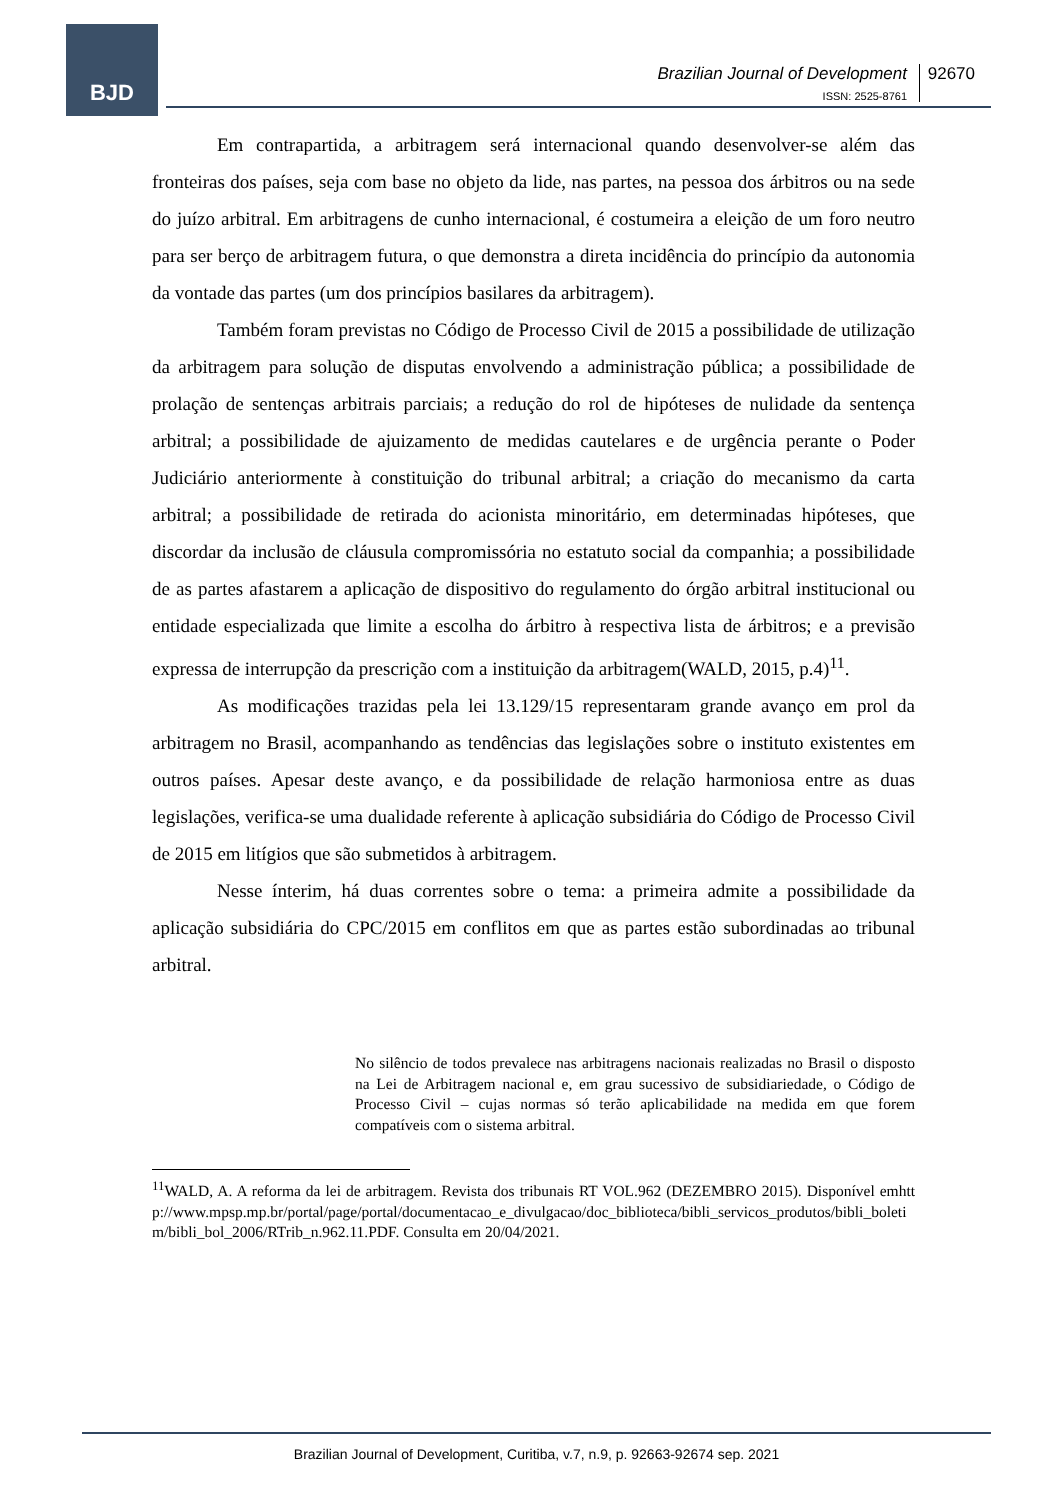BJD
Brazilian Journal of Development
ISSN: 2525-8761
92670
Em contrapartida, a arbitragem será internacional quando desenvolver-se além das fronteiras dos países, seja com base no objeto da lide, nas partes, na pessoa dos árbitros ou na sede do juízo arbitral. Em arbitragens de cunho internacional, é costumeira a eleição de um foro neutro para ser berço de arbitragem futura, o que demonstra a direta incidência do princípio da autonomia da vontade das partes (um dos princípios basilares da arbitragem).
Também foram previstas no Código de Processo Civil de 2015 a possibilidade de utilização da arbitragem para solução de disputas envolvendo a administração pública; a possibilidade de prolação de sentenças arbitrais parciais; a redução do rol de hipóteses de nulidade da sentença arbitral; a possibilidade de ajuizamento de medidas cautelares e de urgência perante o Poder Judiciário anteriormente à constituição do tribunal arbitral; a criação do mecanismo da carta arbitral; a possibilidade de retirada do acionista minoritário, em determinadas hipóteses, que discordar da inclusão de cláusula compromissória no estatuto social da companhia; a possibilidade de as partes afastarem a aplicação de dispositivo do regulamento do órgão arbitral institucional ou entidade especializada que limite a escolha do árbitro à respectiva lista de árbitros; e a previsão expressa de interrupção da prescrição com a instituição da arbitragem(WALD, 2015, p.4)<sup>11</sup>.
As modificações trazidas pela lei 13.129/15 representaram grande avanço em prol da arbitragem no Brasil, acompanhando as tendências das legislações sobre o instituto existentes em outros países. Apesar deste avanço, e da possibilidade de relação harmoniosa entre as duas legislações, verifica-se uma dualidade referente à aplicação subsidiária do Código de Processo Civil de 2015 em litígios que são submetidos à arbitragem.
Nesse ínterim, há duas correntes sobre o tema: a primeira admite a possibilidade da aplicação subsidiária do CPC/2015 em conflitos em que as partes estão subordinadas ao tribunal arbitral.
No silêncio de todos prevalece nas arbitragens nacionais realizadas no Brasil o disposto na Lei de Arbitragem nacional e, em grau sucessivo de subsidiariedade, o Código de Processo Civil – cujas normas só terão aplicabilidade na medida em que forem compatíveis com o sistema arbitral.
<sup>11</sup> WALD, A. A reforma da lei de arbitragem. Revista dos tribunais RT VOL.962 (DEZEMBRO 2015). Disponível emhttp://www.mpsp.mp.br/portal/page/portal/documentacao_e_divulgacao/doc_biblioteca/bibli_servicos_produtos/bibli_boletim/bibli_bol_2006/RTrib_n.962.11.PDF. Consulta em 20/04/2021.
Brazilian Journal of Development, Curitiba, v.7, n.9, p. 92663-92674 sep. 2021